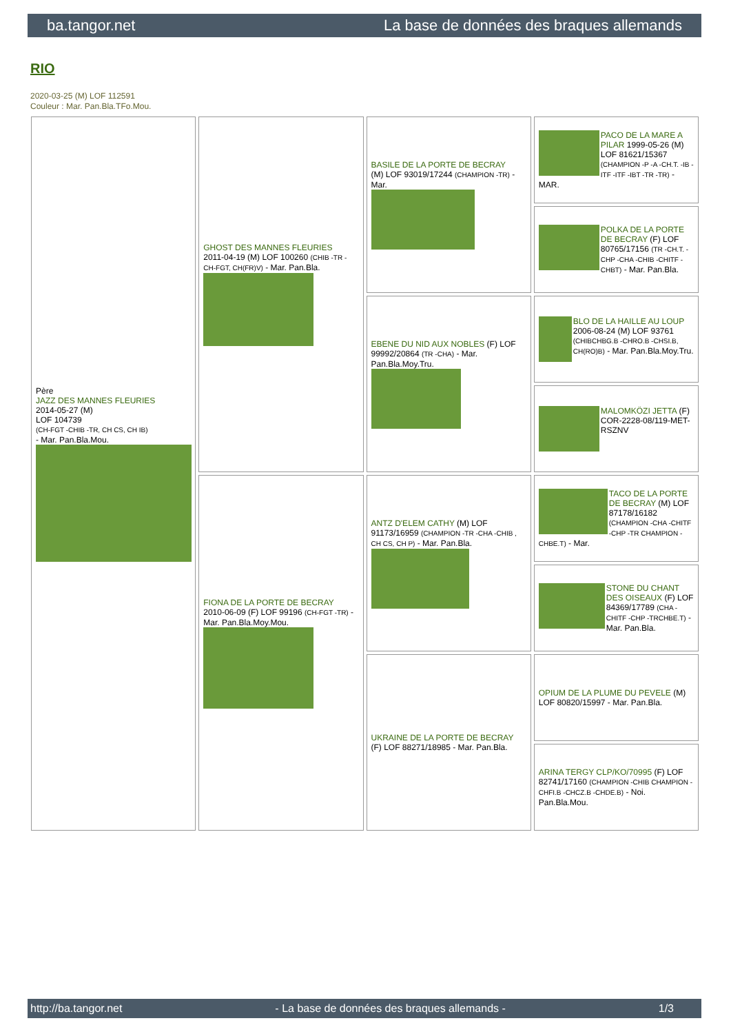ba.tangor.net La base de données des braques allemands
RIO
2020-03-25 (M) LOF 112591
Couleur : Mar. Pan.Bla.TFo.Mou.
| Père JAZZ DES MANNES FLEURIES 2014-05-27 (M) LOF 104739 (CH-FGT -CHIB -TR, CH CS, CH IB) - Mar. Pan.Bla.Mou. | GHOST DES MANNES FLEURIES 2011-04-19 (M) LOF 100260 (CHIB -TR -CH-FGT, CH(FR)V) - Mar. Pan.Bla. | BASILE DE LA PORTE DE BECRAY (M) LOF 93019/17244 (CHAMPION -TR) - Mar. | PACO DE LA MARE A PILAR 1999-05-26 (M) LOF 81621/15367 (CHAMPION -P -A -CH.T. -IB -ITF -ITF -IBT -TR -TR) - MAR. |
| | | | POLKA DE LA PORTE DE BECRAY (F) LOF 80765/17156 (TR -CH.T. -CHP -CHA -CHIB -CHITF -CHBT) - Mar. Pan.Bla. |
| | | EBENE DU NID AUX NOBLES (F) LOF 99992/20864 (TR -CHA) - Mar. Pan.Bla.Moy.Tru. | BLO DE LA HAILLE AU LOUP 2006-08-24 (M) LOF 93761 (CHIBCHBG.B -CHRO.B -CHSI.B, CH(RO)B) - Mar. Pan.Bla.Moy.Tru. |
| | | | MALOMKÖZI JETTA (F) COR-2228-08/119-MET-RSZNV |
| | FIONA DE LA PORTE DE BECRAY 2010-06-09 (F) LOF 99196 (CH-FGT -TR) - Mar. Pan.Bla.Moy.Mou. | ANTZ D'ELEM CATHY (M) LOF 91173/16959 (CHAMPION -TR -CHA -CHIB , CH CS, CH P) - Mar. Pan.Bla. | TACO DE LA PORTE DE BECRAY (M) LOF 87178/16182 (CHAMPION -CHA -CHITF -CHP -TR CHAMPION -CHBE.T) - Mar. |
| | | | STONE DU CHANT DES OISEAUX (F) LOF 84369/17789 (CHA -CHITF -CHP -TRCHBE.T) - Mar. Pan.Bla. |
| | | UKRAINE DE LA PORTE DE BECRAY (F) LOF 88271/18985 - Mar. Pan.Bla. | OPIUM DE LA PLUME DU PEVELE (M) LOF 80820/15997 - Mar. Pan.Bla. |
| | | | ARINA TERGY CLP/KO/70995 (F) LOF 82741/17160 (CHAMPION -CHIB CHAMPION -CHFI.B -CHCZ.B -CHDE.B) - Noi. Pan.Bla.Mou. |
http://ba.tangor.net - La base de données des braques allemands - 1/3